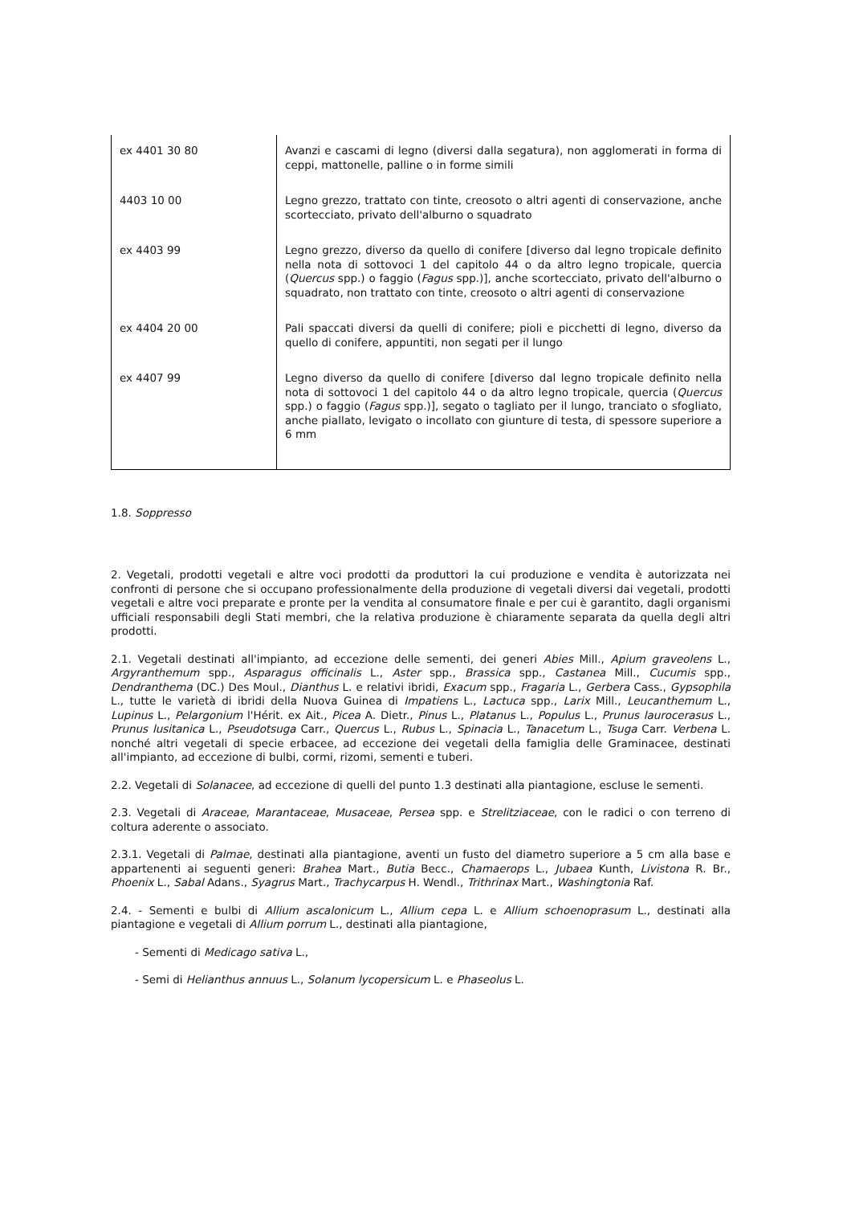| ex 4401 30 80 | Avanzi e cascami di legno (diversi dalla segatura), non agglomerati in forma di ceppi, mattonelle, palline o in forme simili |
| 4403 10 00 | Legno grezzo, trattato con tinte, creosoto o altri agenti di conservazione, anche scortecciato, privato dell'alburno o squadrato |
| ex 4403 99 | Legno grezzo, diverso da quello di conifere [diverso dal legno tropicale definito nella nota di sottovoci 1 del capitolo 44 o da altro legno tropicale, quercia ( Quercus spp.) o faggio ( Fagus spp.)], anche scortecciato, privato dell'alburno o squadrato, non trattato con tinte, creosoto o altri agenti di conservazione |
| ex 4404 20 00 | Pali spaccati diversi da quelli di conifere; pioli e picchetti di legno, diverso da quello di conifere, appuntiti, non segati per il lungo |
| ex 4407 99 | Legno diverso da quello di conifere [diverso dal legno tropicale definito nella nota di sottovoci 1 del capitolo 44 o da altro legno tropicale, quercia ( Quercus spp.) o faggio ( Fagus spp.)], segato o tagliato per il lungo, tranciato o sfogliato, anche piallato, levigato o incollato con giunture di testa, di spessore superiore a 6 mm |
1.8. Soppresso
2. Vegetali, prodotti vegetali e altre voci prodotti da produttori la cui produzione e vendita è autorizzata nei confronti di persone che si occupano professionalmente della produzione di vegetali diversi dai vegetali, prodotti vegetali e altre voci preparate e pronte per la vendita al consumatore finale e per cui è garantito, dagli organismi ufficiali responsabili degli Stati membri, che la relativa produzione è chiaramente separata da quella degli altri prodotti.
2.1. Vegetali destinati all'impianto, ad eccezione delle sementi, dei generi Abies Mill., Apium graveolens L., Argyranthemum spp., Asparagus officinalis L., Aster spp., Brassica spp., Castanea Mill., Cucumis spp., Dendranthema (DC.) Des Moul., Dianthus L. e relativi ibridi, Exacum spp., Fragaria L., Gerbera Cass., Gypsophila L., tutte le varietà di ibridi della Nuova Guinea di Impatiens L., Lactuca spp., Larix Mill., Leucanthemum L., Lupinus L., Pelargonium l'Hérit. ex Ait., Picea A. Dietr., Pinus L., Platanus L., Populus L., Prunus laurocerasus L., Prunus lusitanica L., Pseudotsuga Carr., Quercus L., Rubus L., Spinacia L., Tanacetum L., Tsuga Carr. Verbena L. nonché altri vegetali di specie erbacee, ad eccezione dei vegetali della famiglia delle Graminacee, destinati all'impianto, ad eccezione di bulbi, cormi, rizomi, sementi e tuberi.
2.2. Vegetali di Solanacee, ad eccezione di quelli del punto 1.3 destinati alla piantagione, escluse le sementi.
2.3. Vegetali di Araceae, Marantaceae, Musaceae, Persea spp. e Strelitziaceae, con le radici o con terreno di coltura aderente o associato.
2.3.1. Vegetali di Palmae, destinati alla piantagione, aventi un fusto del diametro superiore a 5 cm alla base e appartenenti ai seguenti generi: Brahea Mart., Butia Becc., Chamaerops L., Jubaea Kunth, Livistona R. Br., Phoenix L., Sabal Adans., Syagrus Mart., Trachycarpus H. Wendl., Trithrinax Mart., Washingtonia Raf.
2.4. - Sementi e bulbi di Allium ascalonicum L., Allium cepa L. e Allium schoenoprasum L., destinati alla piantagione e vegetali di Allium porrum L., destinati alla piantagione,
- Sementi di Medicago sativa L.,
- Semi di Helianthus annuus L., Solanum lycopersicum L. e Phaseolus L.